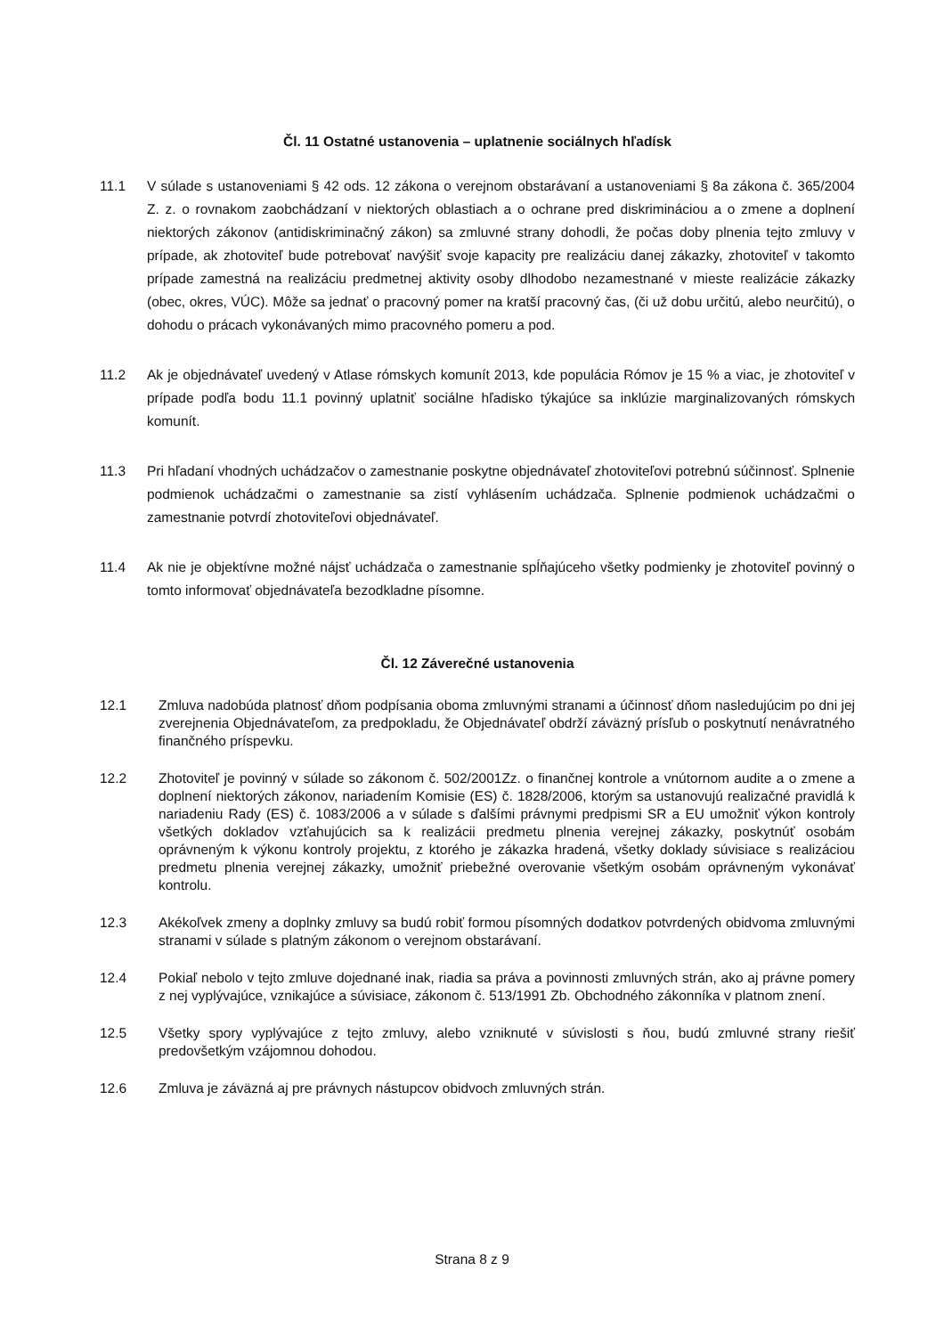Čl. 11 Ostatné ustanovenia – uplatnenie sociálnych hľadísk
11.1 V súlade s ustanoveniami § 42 ods. 12 zákona o verejnom obstarávaní a ustanoveniami § 8a zákona č. 365/2004 Z. z. o rovnakom zaobchádzaní v niektorých oblastiach a o ochrane pred diskrimináciou a o zmene a doplnení niektorých zákonov (antidiskriminačný zákon) sa zmluvné strany dohodli, že počas doby plnenia tejto zmluvy v prípade, ak zhotoviteľ bude potrebovať navýšiť svoje kapacity pre realizáciu danej zákazky, zhotoviteľ v takomto prípade zamestná na realizáciu predmetnej aktivity osoby dlhodobo nezamestnané v mieste realizácie zákazky (obec, okres, VÚC). Môže sa jednať o pracovný pomer na kratší pracovný čas, (či už dobu určitú, alebo neurčitú), o dohodu o prácach vykonávaných mimo pracovného pomeru a pod.
11.2 Ak je objednávateľ uvedený v Atlase rómskych komunít 2013, kde populácia Rómov je 15 % a viac, je zhotoviteľ v prípade podľa bodu 11.1 povinný uplatniť sociálne hľadisko týkajúce sa inklúzie marginalizovaných rómskych komunít.
11.3 Pri hľadaní vhodných uchádzačov o zamestnanie poskytne objednávateľ zhotoviteľovi potrebnú súčinnosť. Splnenie podmienok uchádzačmi o zamestnanie sa zistí vyhlásením uchádzača. Splnenie podmienok uchádzačmi o zamestnanie potvrdí zhotoviteľovi objednávateľ.
11.4 Ak nie je objektívne možné nájsť uchádzača o zamestnanie spĺňajúceho všetky podmienky je zhotoviteľ povinný o tomto informovať objednávateľa bezodkladne písomne.
Čl. 12 Záverečné ustanovenia
12.1 Zmluva nadobúda platnosť dňom podpísania oboma zmluvnými stranami a účinnosť dňom nasledujúcim po dni jej zverejnenia Objednávateľom, za predpokladu, že Objednávateľ obdrží záväzný prísľub o poskytnutí nenávratného finančného príspevku.
12.2 Zhotoviteľ je povinný v súlade so zákonom č. 502/2001Zz. o finančnej kontrole a vnútornom audite a o zmene a doplnení niektorých zákonov, nariadením Komisie (ES) č. 1828/2006, ktorým sa ustanovujú realizačné pravidlá k nariadeniu Rady (ES) č. 1083/2006 a v súlade s ďalšími právnymi predpismi SR a EU umožniť výkon kontroly všetkých dokladov vzťahujúcich sa k realizácii predmetu plnenia verejnej zákazky, poskytnúť osobám oprávneným k výkonu kontroly projektu, z ktorého je zákazka hradená, všetky doklady súvisiace s realizáciou predmetu plnenia verejnej zákazky, umožniť priebežné overovanie všetkým osobám oprávneným vykonávať kontrolu.
12.3 Akékoľvek zmeny a doplnky zmluvy sa budú robiť formou písomných dodatkov potvrdených obidvoma zmluvnými stranami v súlade s platným zákonom o verejnom obstarávaní.
12.4 Pokiaľ nebolo v tejto zmluve dojednané inak, riadia sa práva a povinnosti zmluvných strán, ako aj právne pomery z nej vyplývajúce, vznikajúce a súvisiace, zákonom č. 513/1991 Zb. Obchodného zákonníka v platnom znení.
12.5 Všetky spory vyplývajúce z tejto zmluvy, alebo vzniknuté v súvislosti s ňou, budú zmluvné strany riešiť predovšetkým vzájomnou dohodou.
12.6 Zmluva je záväzná aj pre právnych nástupcov obidvoch zmluvných strán.
Strana 8 z 9